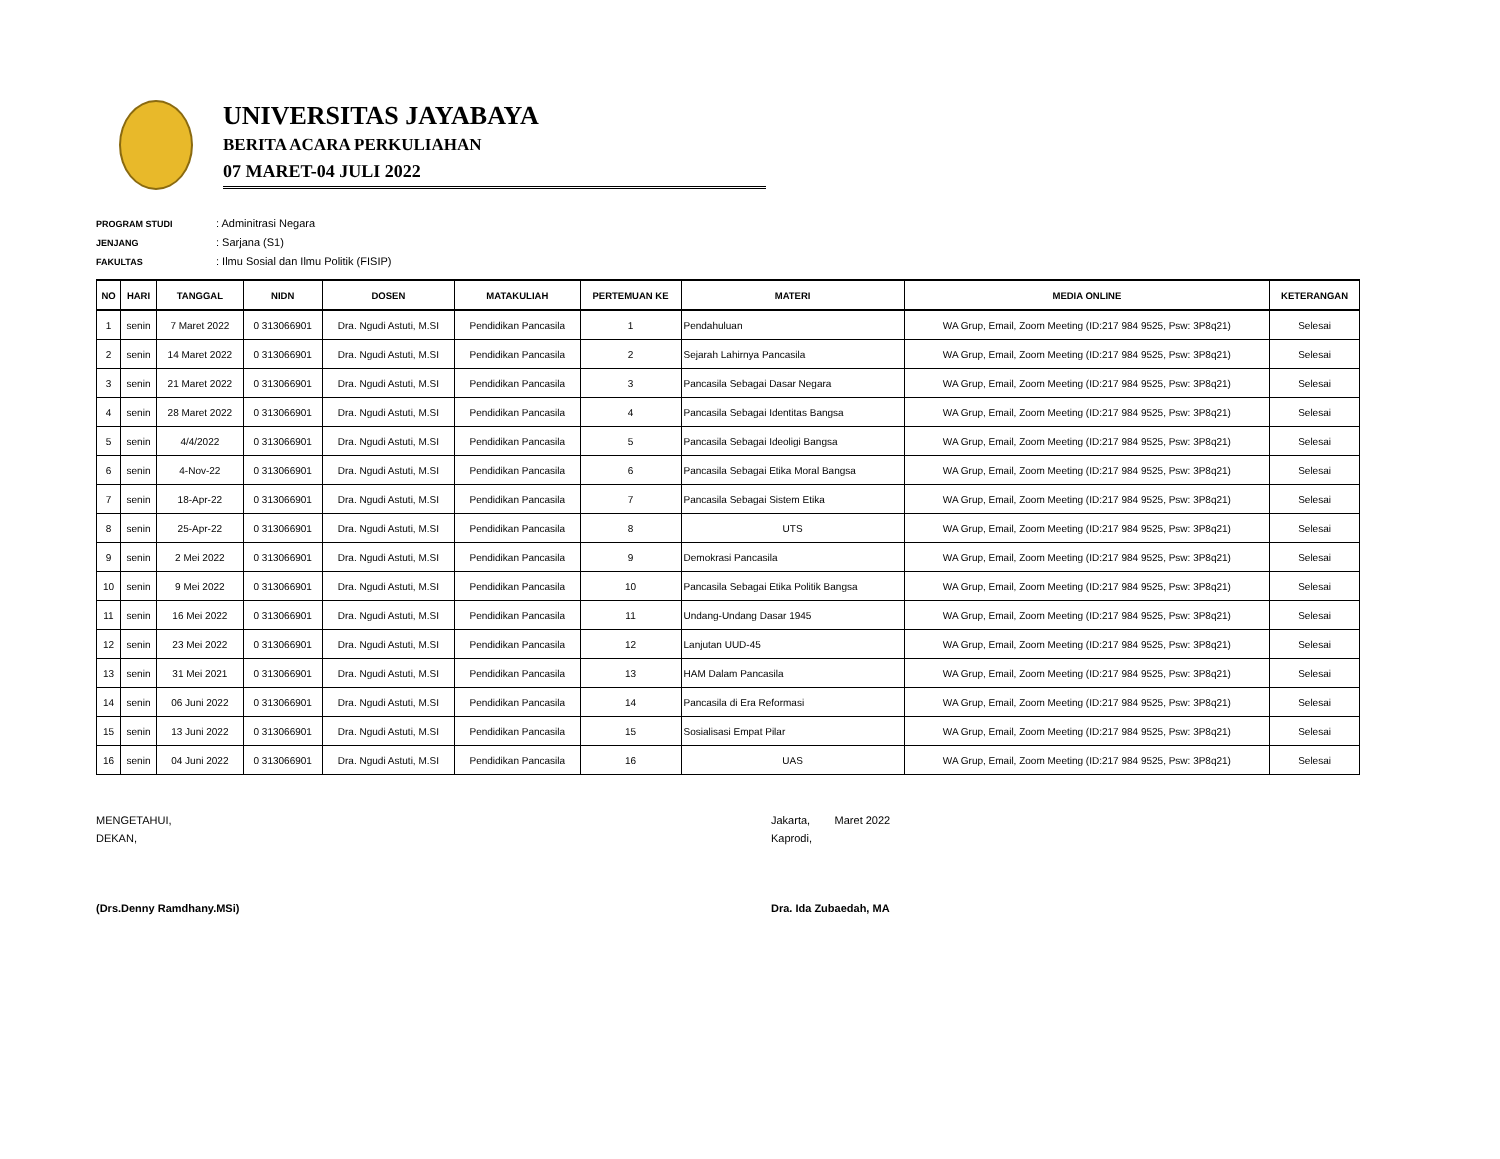UNIVERSITAS JAYABAYA
BERITA ACARA PERKULIAHAN
07 MARET-04 JULI 2022
PROGRAM STUDI: Adminitrasi Negara
JENJANG: Sarjana (S1)
FAKULTAS: Ilmu Sosial dan Ilmu Politik (FISIP)
| NO | HARI | TANGGAL | NIDN | DOSEN | MATAKULIAH | PERTEMUAN KE | MATERI | MEDIA ONLINE | KETERANGAN |
| --- | --- | --- | --- | --- | --- | --- | --- | --- | --- |
| 1 | senin | 7 Maret 2022 | 0 313066901 | Dra. Ngudi Astuti, M.SI | Pendidikan Pancasila | 1 | Pendahuluan | WA Grup, Email, Zoom Meeting (ID:217 984 9525, Psw: 3P8q21) | Selesai |
| 2 | senin | 14 Maret 2022 | 0 313066901 | Dra. Ngudi Astuti, M.SI | Pendidikan Pancasila | 2 | Sejarah Lahirnya Pancasila | WA Grup, Email, Zoom Meeting (ID:217 984 9525, Psw: 3P8q21) | Selesai |
| 3 | senin | 21 Maret 2022 | 0 313066901 | Dra. Ngudi Astuti, M.SI | Pendidikan Pancasila | 3 | Pancasila Sebagai Dasar Negara | WA Grup, Email, Zoom Meeting (ID:217 984 9525, Psw: 3P8q21) | Selesai |
| 4 | senin | 28 Maret 2022 | 0 313066901 | Dra. Ngudi Astuti, M.SI | Pendidikan Pancasila | 4 | Pancasila Sebagai Identitas Bangsa | WA Grup, Email, Zoom Meeting (ID:217 984 9525, Psw: 3P8q21) | Selesai |
| 5 | senin | 4/4/2022 | 0 313066901 | Dra. Ngudi Astuti, M.SI | Pendidikan Pancasila | 5 | Pancasila Sebagai Ideoligi Bangsa | WA Grup, Email, Zoom Meeting (ID:217 984 9525, Psw: 3P8q21) | Selesai |
| 6 | senin | 4-Nov-22 | 0 313066901 | Dra. Ngudi Astuti, M.SI | Pendidikan Pancasila | 6 | Pancasila Sebagai Etika Moral Bangsa | WA Grup, Email, Zoom Meeting (ID:217 984 9525, Psw: 3P8q21) | Selesai |
| 7 | senin | 18-Apr-22 | 0 313066901 | Dra. Ngudi Astuti, M.SI | Pendidikan Pancasila | 7 | Pancasila Sebagai Sistem Etika | WA Grup, Email, Zoom Meeting (ID:217 984 9525, Psw: 3P8q21) | Selesai |
| 8 | senin | 25-Apr-22 | 0 313066901 | Dra. Ngudi Astuti, M.SI | Pendidikan Pancasila | 8 | UTS | WA Grup, Email, Zoom Meeting (ID:217 984 9525, Psw: 3P8q21) | Selesai |
| 9 | senin | 2 Mei 2022 | 0 313066901 | Dra. Ngudi Astuti, M.SI | Pendidikan Pancasila | 9 | Demokrasi Pancasila | WA Grup, Email, Zoom Meeting (ID:217 984 9525, Psw: 3P8q21) | Selesai |
| 10 | senin | 9 Mei 2022 | 0 313066901 | Dra. Ngudi Astuti, M.SI | Pendidikan Pancasila | 10 | Pancasila Sebagai Etika Politik Bangsa | WA Grup, Email, Zoom Meeting (ID:217 984 9525, Psw: 3P8q21) | Selesai |
| 11 | senin | 16 Mei 2022 | 0 313066901 | Dra. Ngudi Astuti, M.SI | Pendidikan Pancasila | 11 | Undang-Undang Dasar 1945 | WA Grup, Email, Zoom Meeting (ID:217 984 9525, Psw: 3P8q21) | Selesai |
| 12 | senin | 23 Mei 2022 | 0 313066901 | Dra. Ngudi Astuti, M.SI | Pendidikan Pancasila | 12 | Lanjutan UUD-45 | WA Grup, Email, Zoom Meeting (ID:217 984 9525, Psw: 3P8q21) | Selesai |
| 13 | senin | 31 Mei 2021 | 0 313066901 | Dra. Ngudi Astuti, M.SI | Pendidikan Pancasila | 13 | HAM Dalam Pancasila | WA Grup, Email, Zoom Meeting (ID:217 984 9525, Psw: 3P8q21) | Selesai |
| 14 | senin | 06 Juni 2022 | 0 313066901 | Dra. Ngudi Astuti, M.SI | Pendidikan Pancasila | 14 | Pancasila di Era Reformasi | WA Grup, Email, Zoom Meeting (ID:217 984 9525, Psw: 3P8q21) | Selesai |
| 15 | senin | 13 Juni 2022 | 0 313066901 | Dra. Ngudi Astuti, M.SI | Pendidikan Pancasila | 15 | Sosialisasi Empat Pilar | WA Grup, Email, Zoom Meeting (ID:217 984 9525, Psw: 3P8q21) | Selesai |
| 16 | senin | 04 Juni 2022 | 0 313066901 | Dra. Ngudi Astuti, M.SI | Pendidikan Pancasila | 16 | UAS | WA Grup, Email, Zoom Meeting (ID:217 984 9525, Psw: 3P8q21) | Selesai |
MENGETAHUI,
DEKAN,
(Drs.Denny Ramdhany.MSi)
Jakarta, Maret 2022
Kaprodi,
Dra. Ida Zubaedah, MA